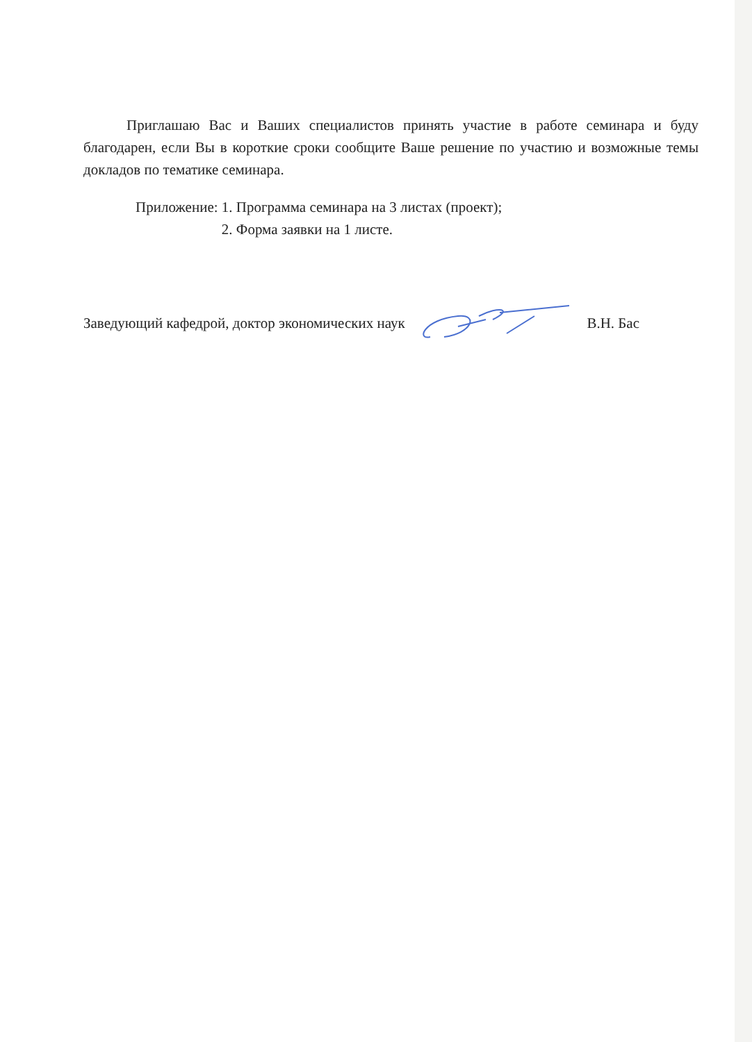Приглашаю Вас и Ваших специалистов принять участие в работе семинара и буду благодарен, если Вы в короткие сроки сообщите Ваше решение по участию и возможные темы докладов по тематике семинара.
Приложение: 1. Программа семинара на 3 листах (проект);
2. Форма заявки на 1 листе.
Заведующий кафедрой, доктор экономических наук В.Н. Бас